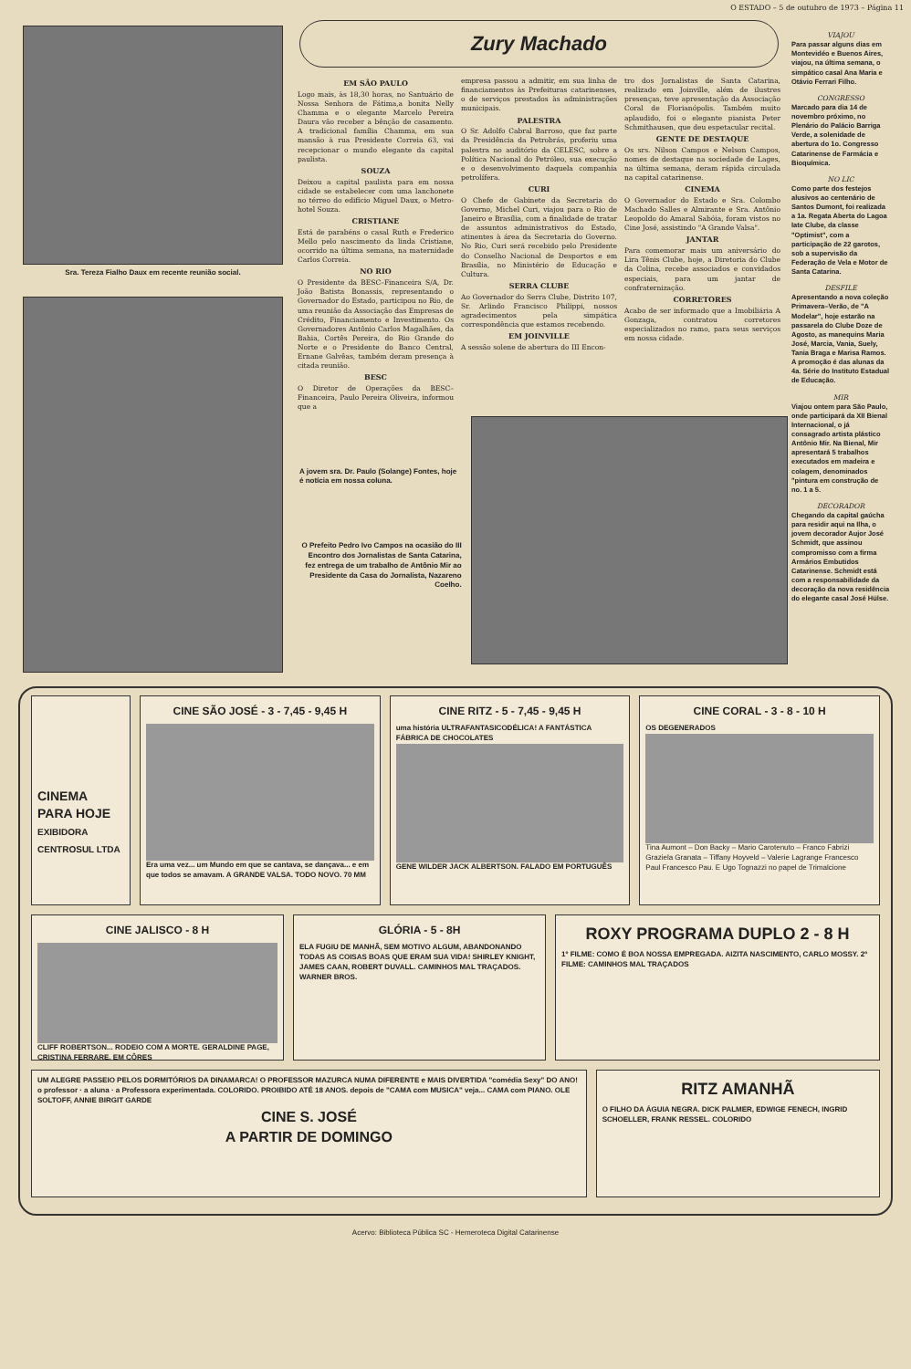O ESTADO – 5 de outubro de 1973 – Página 11
Sra. Tereza Fialho Daux em recente reunião social.
Zury Machado
EM SÃO PAULO
Logo mais, às 18,30 horas, no Santuário de Nossa Senhora de Fátima,a bonita Nelly Chamma e o elegante Marcelo Pereira Daura vão receber a bênção de casamento. A tradicional família Chamma, em sua mansão à rua Presidente Correia 63, vai recepcionar o mundo elegante da capital paulista.
SOUZA
Deixou a capital paulista para em nossa cidade se estabelecer com uma lanchonete no térreo do edifício Miguel Daux, o Metro-hotel Souza.
CRISTIANE
Está de parabéns o casal Ruth e Frederico Mello pelo nascimento da linda Cristiane, ocorrido na última semana, na maternidade Carlos Correia.
NO RIO
O Presidente da BESC–Financeira S/A, Dr. João Batista Bonassis, representando o Governador do Estado, participou no Rio, de uma reunião da Associação das Empresas de Crédito, Financiamento e Investimento. Os Governadores Antônio Carlos Magalhães, da Bahia, Cortês Pereira, do Rio Grande do Norte e o Presidente do Banco Central, Ernane Galvêas, também deram presença à citada reunião.
BESC
O Diretor de Operações da BESC–Financeira, Paulo Pereira Oliveira, informou que a
empresa passou a admitir, em sua linha de financiamentos às Prefeituras catarinenses, o de serviços prestados às administrações municipais.
PALESTRA
O Sr. Adolfo Cabral Barroso, que faz parte da Presidência da Petrobrás, proferiu uma palestra no auditório da CELESC, sobre a Política Nacional do Petróleo, sua execução e o desenvolvimento daquela companhia petrolífera.
CURI
O Chefe de Gabinete da Secretaria do Governo, Michel Curi, viajou para o Rio de Janeiro e Brasília, com a finalidade de tratar de assuntos administrativos do Estado, atinentes à área da Secretaria do Governo. No Rio, Curi será recebido pelo Presidente do Conselho Nacional de Desportos e em Brasília, no Ministério de Educação e Cultura.
SERRA CLUBE
Ao Governador do Serra Clube, Distrito 107, Sr. Arlindo Francisco Philippi, nossos agradecimentos pela simpática correspondência que estamos recebendo.
EM JOINVILLE
A sessão solene de abertura do III Encon-
tro dos Jornalistas de Santa Catarina, realizado em Joinville, além de ilustres presenças, teve apresentação da Associação Coral de Florianópolis. Também muito aplaudido, foi o elegante pianista Peter Schmithausen, que deu espetacular recital.
GENTE DE DESTAQUE
Os srs. Nilson Campos e Nelson Campos, nomes de destaque na sociedade de Lages, na última semana, deram rápida circulada na capital catarinense.
CINEMA
O Governador do Estado e Sra. Colombo Machado Salles e Almirante e Sra. Antônio Leopoldo do Amaral Sabóia, foram vistos no Cine José, assistindo "A Grande Valsa".
JANTAR
Para comemorar mais um aniversário do Lira Tênis Clube, hoje, a Diretoria do Clube da Colina, recebe associados e convidados especiais, para um jantar de confraternização.
CORRETORES
Acabo de ser informado que a Imobiliária A Gonzaga, contratou corretores especializados no ramo, para seus serviços em nossa cidade.
A jovem sra. Dr. Paulo (Solange) Fontes, hoje é notícia em nossa coluna.
O Prefeito Pedro Ivo Campos na ocasião do III Encontro dos Jornalistas de Santa Catarina, fez entrega de um trabalho de Antônio Mir ao Presidente da Casa do Jornalista, Nazareno Coelho.
VIAJOU
Para passar alguns dias em Montevidéo e Buenos Aires, viajou, na última semana, o simpático casal Ana Maria e Otávio Ferrari Filho.
CONGRESSO
Marcado para dia 14 de novembro próximo, no Plenário do Palácio Barriga Verde, a solenidade de abertura do 1o. Congresso Catarinense de Farmácia e Bioquímica.
NO LIC
Como parte dos festejos alusivos ao centenário de Santos Dumont, foi realizada a 1a. Regata Aberta do Lagoa Iate Clube, da classe "Optimist", com a participação de 22 garotos, sob a supervisão da Federação de Vela e Motor de Santa Catarina.
DESFILE
Apresentando a nova coleção Primavera–Verão, de "A Modelar", hoje estarão na passarela do Clube Doze de Agosto, as manequins Maria José, Marcia, Vania, Suely, Tania Braga e Marisa Ramos. A promoção é das alunas da 4a. Série do Instituto Estadual de Educação.
MIR
Viajou ontem para São Paulo, onde participará da XII Bienal Internacional, o já consagrado artista plástico Antônio Mir. Na Bienal, Mir apresentará 5 trabalhos executados em madeira e colagem, denominados "pintura em construção de no. 1 a 5.
DECORADOR
Chegando da capital gaúcha para residir aqui na Ilha, o jovem decorador Aujor José Schmidt, que assinou compromisso com a firma Armários Embutidos Catarinense. Schmidt está com a responsabilidade da decoração da nova residência do elegante casal José Hülse.
CINEMA PARA HOJE
EXIBIDORA CENTROSUL LTDA
CINE SÃO JOSÉ - 3 - 7,45 - 9,45 H
Era uma vez... um Mundo em que se cantava, se dançava... e em que todos se amavam. A GRANDE VALSA. TODO NOVO. 70 MM
CINE RITZ - 5 - 7,45 - 9,45 H
uma história ULTRAFANTASICODÉLICA! A FANTÁSTICA FÁBRICA DE CHOCOLATES
GENE WILDER JACK ALBERTSON. FALADO EM PORTUGUÊS
CINE CORAL - 3 - 8 - 10 H
OS DEGENERADOS
Tina Aumont – Don Backy – Mario Carotenuto – Franco Fabrizi Graziela Granata – Tiffany Hoyveld – Valerie Lagrange Francesco Paul Francesco Pau. E Ugo Tognazzi no papel de Trimalcione
CINE JALISCO - 8 H
CLIFF ROBERTSON... RODEIO COM A MORTE. GERALDINE PAGE, CRISTINA FERRARE. EM CÔRES
GLÓRIA - 5 - 8H
ELA FUGIU DE MANHÃ, SEM MOTIVO ALGUM, ABANDONANDO TODAS AS COISAS BOAS QUE ERAM SUA VIDA! SHIRLEY KNIGHT, JAMES CAAN, ROBERT DUVALL. CAMINHOS MAL TRAÇADOS. WARNER BROS.
ROXY PROGRAMA DUPLO 2 - 8 H
1º FILME: COMO É BOA NOSSA EMPREGADA. AIZITA NASCIMENTO, CARLO MOSSY. 2º FILME: CAMINHOS MAL TRAÇADOS
UM ALEGRE PASSEIO PELOS DORMITÓRIOS DA DINAMARCA! O PROFESSOR MAZURCA NUMA DIFERENTE e MAIS DIVERTIDA "comédia Sexy" DO ANO! o professor · a aluna · a Professora experimentada. COLORIDO. PROIBIDO ATÉ 18 ANOS. depois de "CAMA com MUSICA" veja... CAMA com PIANO. OLE SOLTOFF, ANNIE BIRGIT GARDE
CINE S. JOSÉ
A PARTIR DE DOMINGO
RITZ AMANHÃ
O FILHO DA ÁGUIA NEGRA. DICK PALMER, EDWIGE FENECH, INGRID SCHOELLER, FRANK RESSEL. COLORIDO
Acervo: Biblioteca Pública SC - Hemeroteca Digital Catarinense